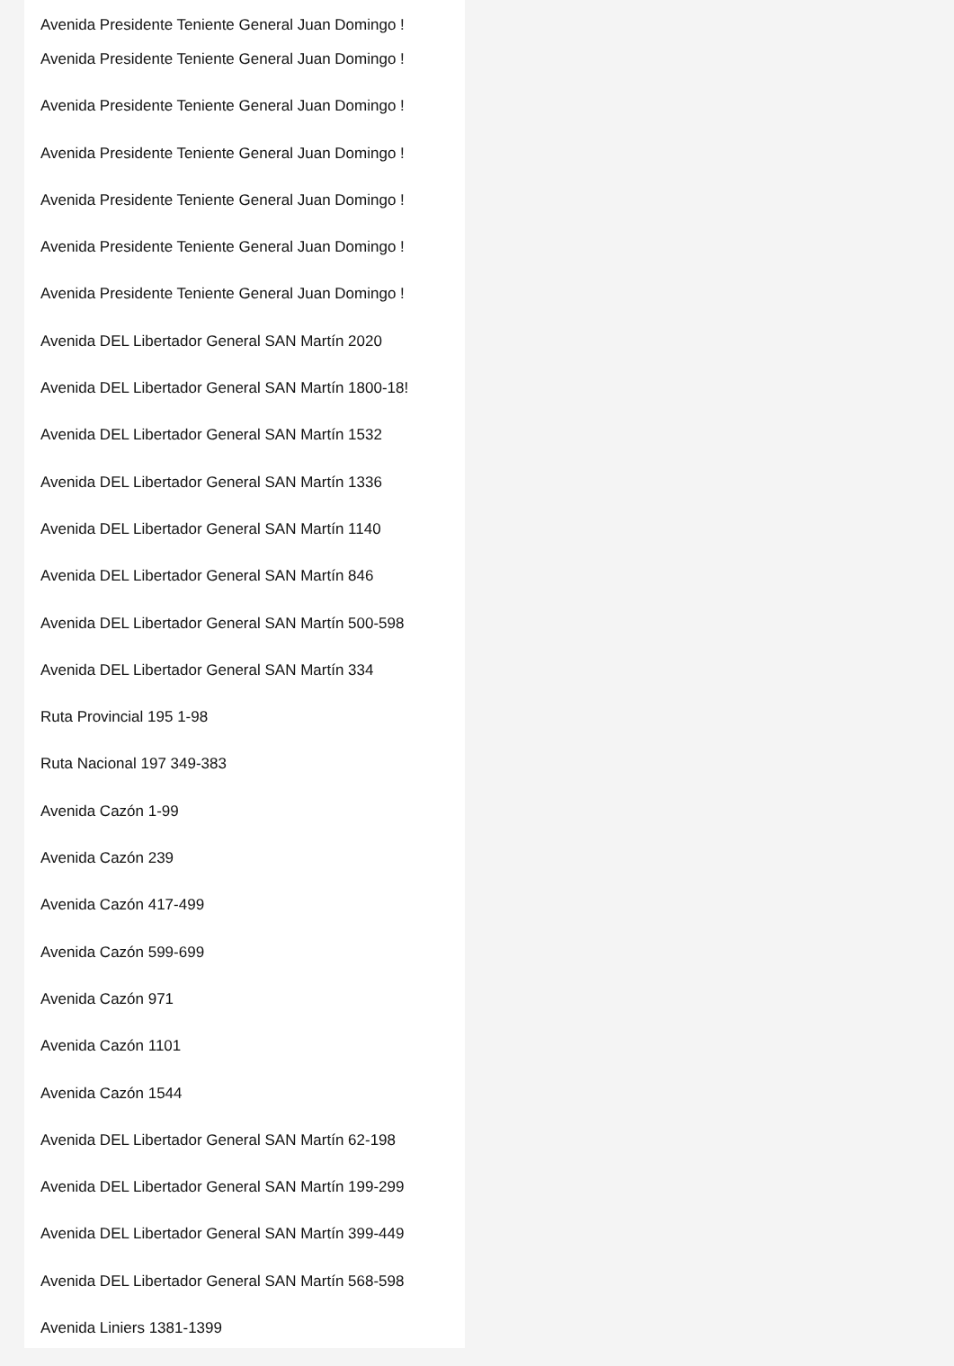Avenida Presidente Teniente General Juan Domingo !
Avenida Presidente Teniente General Juan Domingo !
Avenida Presidente Teniente General Juan Domingo !
Avenida Presidente Teniente General Juan Domingo !
Avenida Presidente Teniente General Juan Domingo !
Avenida Presidente Teniente General Juan Domingo !
Avenida Presidente Teniente General Juan Domingo !
Avenida DEL Libertador General SAN Martín 2020
Avenida DEL Libertador General SAN Martín 1800-18!
Avenida DEL Libertador General SAN Martín 1532
Avenida DEL Libertador General SAN Martín 1336
Avenida DEL Libertador General SAN Martín 1140
Avenida DEL Libertador General SAN Martín 846
Avenida DEL Libertador General SAN Martín 500-598
Avenida DEL Libertador General SAN Martín 334
Ruta Provincial 195 1-98
Ruta Nacional 197 349-383
Avenida Cazón 1-99
Avenida Cazón 239
Avenida Cazón 417-499
Avenida Cazón 599-699
Avenida Cazón 971
Avenida Cazón 1101
Avenida Cazón 1544
Avenida DEL Libertador General SAN Martín 62-198
Avenida DEL Libertador General SAN Martín 199-299
Avenida DEL Libertador General SAN Martín 399-449
Avenida DEL Libertador General SAN Martín 568-598
Avenida Liniers 1381-1399